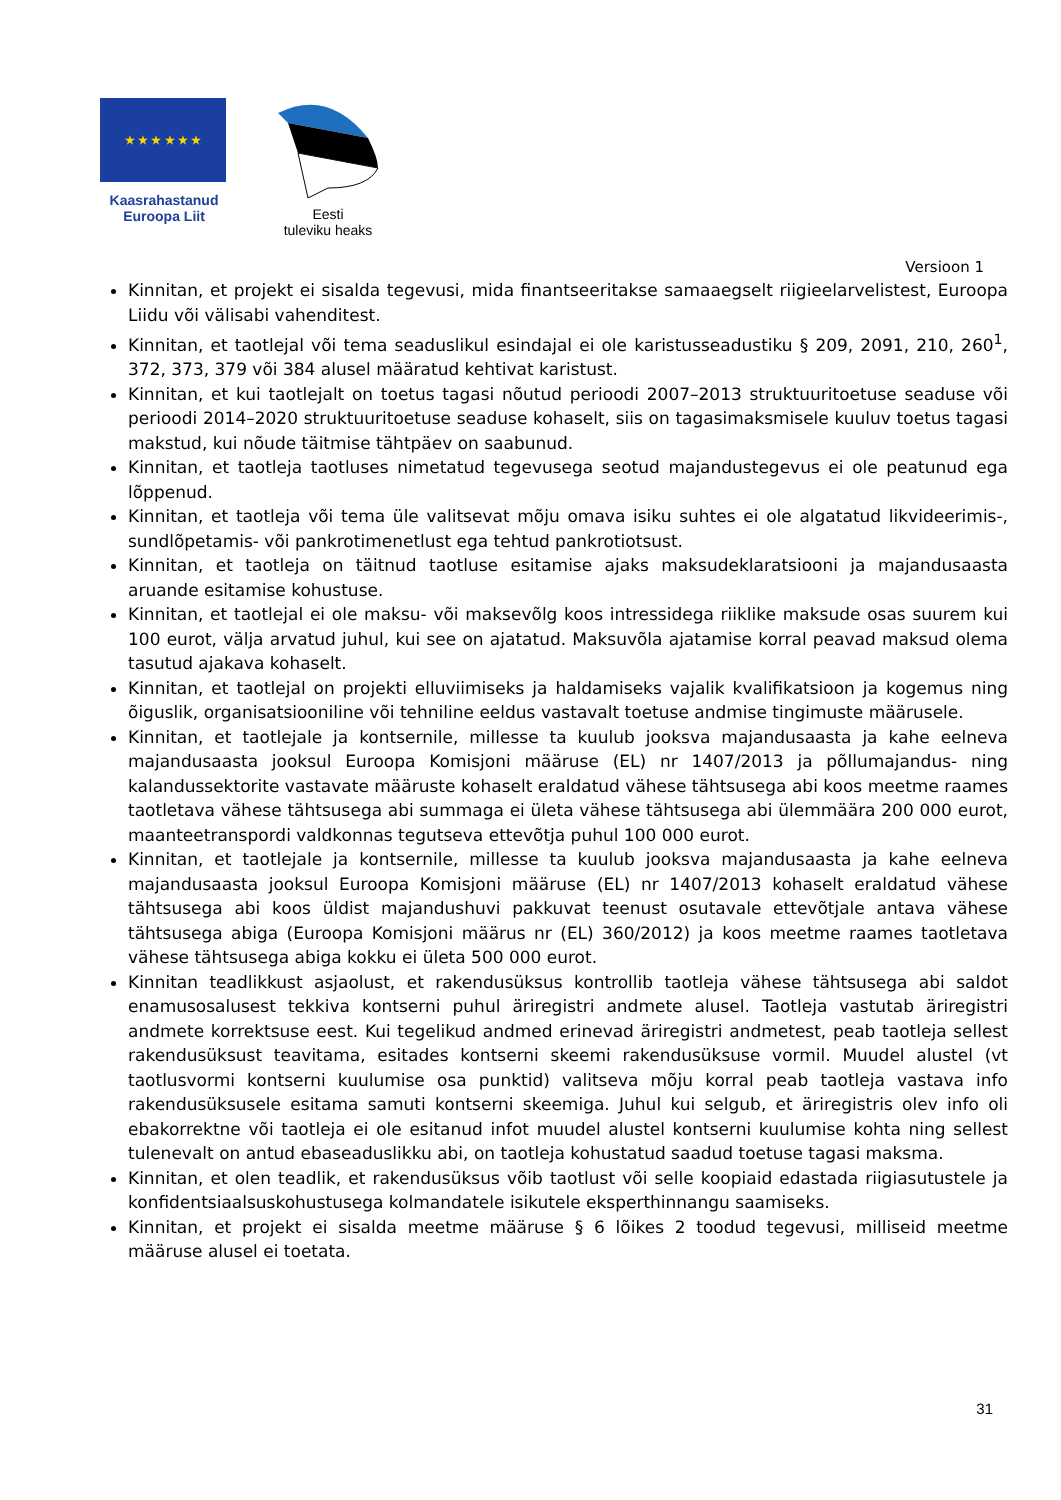★ ★ ★ ★ ★ ★
Kaasrahastanud
Euroopa Liit
Eesti
tuleviku heaks
Versioon 1
Kinnitan, et projekt ei sisalda tegevusi, mida finantseeritakse samaaegselt riigieelarvelistest, Euroopa Liidu või välisabi vahenditest.
Kinnitan, et taotlejal või tema seaduslikul esindajal ei ole karistusseadustiku § 209, 2091, 210, 260<sup>1</sup>, 372, 373, 379 või 384 alusel määratud kehtivat karistust.
Kinnitan, et kui taotlejalt on toetus tagasi nõutud perioodi 2007–2013 struktuuritoetuse seaduse või perioodi 2014–2020 struktuuritoetuse seaduse kohaselt, siis on tagasimaksmisele kuuluv toetus tagasi makstud, kui nõude täitmise tähtpäev on saabunud.
Kinnitan, et taotleja taotluses nimetatud tegevusega seotud majandustegevus ei ole peatunud ega lõppenud.
Kinnitan, et taotleja või tema üle valitsevat mõju omava isiku suhtes ei ole algatatud likvideerimis-, sundlõpetamis- või pankrotimenetlust ega tehtud pankrotiotsust.
Kinnitan, et taotleja on täitnud taotluse esitamise ajaks maksudeklaratsiooni ja majandusaasta aruande esitamise kohustuse.
Kinnitan, et taotlejal ei ole maksu- või maksevõlg koos intressidega riiklike maksude osas suurem kui 100 eurot, välja arvatud juhul, kui see on ajatatud. Maksuvõla ajatamise korral peavad maksud olema tasutud ajakava kohaselt.
Kinnitan, et taotlejal on projekti elluviimiseks ja haldamiseks vajalik kvalifikatsioon ja kogemus ning õiguslik, organisatsiooniline või tehniline eeldus vastavalt toetuse andmise tingimuste määrusele.
Kinnitan, et taotlejale ja kontsernile, millesse ta kuulub jooksva majandusaasta ja kahe eelneva majandusaasta jooksul Euroopa Komisjoni määruse (EL) nr 1407/2013 ja põllumajandus- ning kalandussektorite vastavate määruste kohaselt eraldatud vähese tähtsusega abi koos meetme raames taotletava vähese tähtsusega abi summaga ei ületa vähese tähtsusega abi ülemmäära 200 000 eurot, maanteetranspordi valdkonnas tegutseva ettevõtja puhul 100 000 eurot.
Kinnitan, et taotlejale ja kontsernile, millesse ta kuulub jooksva majandusaasta ja kahe eelneva majandusaasta jooksul Euroopa Komisjoni määruse (EL) nr 1407/2013 kohaselt eraldatud vähese tähtsusega abi koos üldist majandushuvi pakkuvat teenust osutavale ettevõtjale antava vähese tähtsusega abiga (Euroopa Komisjoni määrus nr (EL) 360/2012) ja koos meetme raames taotletava vähese tähtsusega abiga kokku ei ületa 500 000 eurot.
Kinnitan teadlikkust asjaolust, et rakendusüksus kontrollib taotleja vähese tähtsusega abi saldot enamusosalusest tekkiva kontserni puhul äriregistri andmete alusel. Taotleja vastutab äriregistri andmete korrektsuse eest. Kui tegelikud andmed erinevad äriregistri andmetest, peab taotleja sellest rakendusüksust teavitama, esitades kontserni skeemi rakendusüksuse vormil. Muudel alustel (vt taotlusvormi kontserni kuulumise osa punktid) valitseva mõju korral peab taotleja vastava info rakendusüksusele esitama samuti kontserni skeemiga. Juhul kui selgub, et äriregistris olev info oli ebakorrektne või taotleja ei ole esitanud infot muudel alustel kontserni kuulumise kohta ning sellest tulenevalt on antud ebaseaduslikku abi, on taotleja kohustatud saadud toetuse tagasi maksma.
Kinnitan, et olen teadlik, et rakendusüksus võib taotlust või selle koopiaid edastada riigiasutustele ja konfidentsiaalsuskohustusega kolmandatele isikutele eksperthinnangu saamiseks.
Kinnitan, et projekt ei sisalda meetme määruse § 6 lõikes 2 toodud tegevusi, milliseid meetme määruse alusel ei toetata.
31